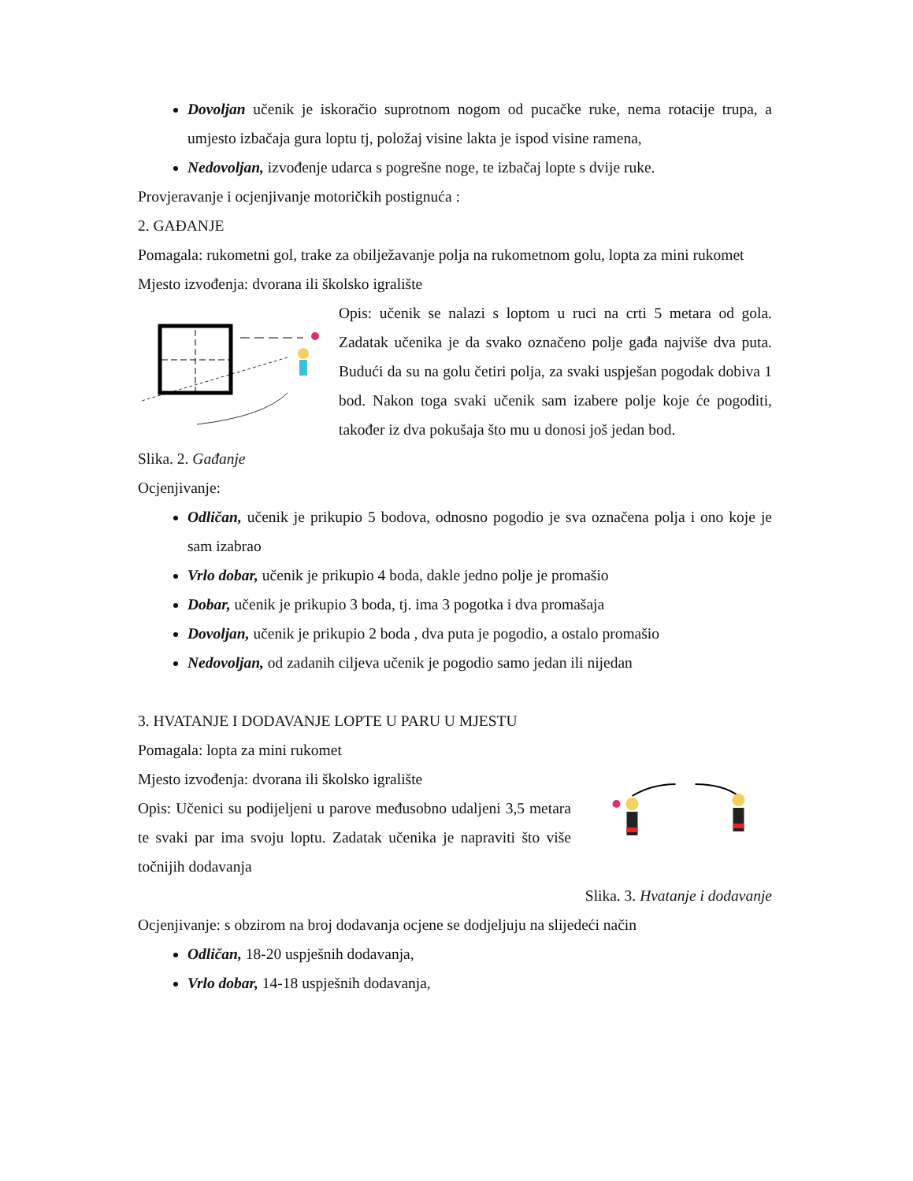Dovoljan učenik je iskoračio suprotnom nogom od pucačke ruke, nema rotacije trupa, a umjesto izbačaja gura loptu tj, položaj visine lakta je ispod visine ramena,
Nedovoljan, izvođenje udarca s pogrešne noge, te izbačaj lopte s dvije ruke.
Provjeravanje i ocjenjivanje motoričkih postignuća :
2. GAĐANJE
Pomagala: rukometni gol, trake za obilježavanje polja na rukometnom golu, lopta za mini rukomet
Mjesto izvođenja: dvorana ili školsko igralište
Opis: učenik se nalazi s loptom u ruci na crti 5 metara od gola. Zadatak učenika je da svako označeno polje gađa najviše dva puta. Budući da su na golu četiri polja, za svaki uspješan pogodak dobiva 1 bod. Nakon toga svaki učenik sam izabere polje koje će pogoditi, također iz dva pokušaja što mu u donosi još jedan bod.
Slika. 2. Gađanje
Ocjenjivanje:
Odličan, učenik je prikupio 5 bodova, odnosno pogodio je sva označena polja i ono koje je sam izabrao
Vrlo dobar, učenik je prikupio 4 boda, dakle jedno polje je promašio
Dobar, učenik je prikupio 3 boda, tj. ima 3 pogotka i dva promašaja
Dovoljan, učenik je prikupio 2 boda , dva puta je pogodio, a ostalo promašio
Nedovoljan, od zadanih ciljeva učenik je pogodio samo jedan ili nijedan
3. HVATANJE I DODAVANJE LOPTE U PARU U MJESTU
Pomagala: lopta za mini rukomet
Mjesto izvođenja: dvorana ili školsko igralište
Opis: Učenici su podijeljeni u parove međusobno udaljeni 3,5 metara te svaki par ima svoju loptu. Zadatak učenika je napraviti što više točnijih dodavanja
Slika. 3. Hvatanje i dodavanje
Ocjenjivanje: s obzirom na broj dodavanja ocjene se dodjeljuju na slijedeći način
Odličan, 18-20 uspješnih dodavanja,
Vrlo dobar, 14-18 uspješnih dodavanja,